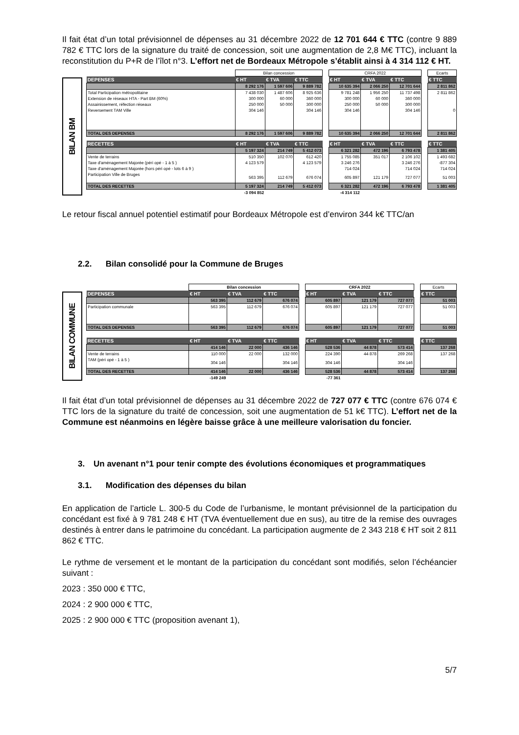Il fait état d’un total prévisionnel de dépenses au 31 décembre 2022 de 12 701 644 € TTC (contre 9 889 782 € TTC lors de la signature du traité de concession, soit une augmentation de 2,8 M€ TTC), incluant la reconstitution du P+R de l’îlot n°3. L’effort net de Bordeaux Métropole s’établit ainsi à 4 314 112 € HT.
BILAN BM
| | Bilan concession | | | | CRFA 2022 | | | | Ecarts |
| DEPENSES | € HT | € TVA | € TTC | | € HT | € TVA | € TTC | | € TTC |
| | 8 292 176 | 1 597 606 | 9 889 782 | | 10 635 394 | 2 066 250 | 12 701 644 | | 2 811 862 |
| Total Participation métropolitaine | 7 438 030 | 1 487 606 | 8 925 636 | | 9 781 248 | 1 956 250 | 11 737 498 | | 2 811 862 |
| Extension de réseaux HTA - Part BM (60%) | 300 000 | 60 000 | 360 000 | | 300 000 | 60 000 | 360 000 | | |
| Assainissement, réfection réseaux | 250 000 | 50 000 | 300 000 | | 250 000 | 50 000 | 300 000 | | |
| Reversement TAM Ville | 304 146 | | 304 146 | | 304 146 | | 304 146 | | 0 |
| TOTAL DES DEPENSES | 8 292 176 | 1 597 606 | 9 889 782 | | 10 635 394 | 2 066 250 | 12 701 644 | | 2 811 862 |
| RECETTES | € HT | € TVA | € TTC | | € HT | € TVA | € TTC | | € TTC |
| | 5 197 324 | 214 749 | 5 412 073 | | 6 321 282 | 472 196 | 6 793 478 | | 1 381 405 |
| Vente de terrains | 510 350 | 102 070 | 612 420 | | 1 755 085 | 351 017 | 2 106 102 | | 1 493 682 |
| Taxe d'aménagement Majorée (péri opé - 1 à 5 ) | 4 123 579 | | 4 123 579 | | 3 246 276 | | 3 246 276 | | -877 304 |
| Taxe d'aménagement Majorée (hors péri opé - lots 6 à 9 ) | | | | | 714 024 | | 714 024 | | 714 024 |
| Participation Ville de Bruges | 563 395 | 112 679 | 676 074 | | 605 897 | 121 179 | 727 077 | | 51 003 |
| TOTAL DES RECETTES | 5 197 324 | 214 749 | 5 412 073 | | 6 321 282 | 472 196 | 6 793 478 | | 1 381 405 |
| | -3 094 852 | | | | -4 314 112 | | | | |
Le retour fiscal annuel potentiel estimatif pour Bordeaux Métropole est d’environ 344 k€ TTC/an
2.2. Bilan consolidé pour la Commune de Bruges
BILAN COMMUNE
| | Bilan concession | | | | CRFA 2022 | | | | Ecarts |
| DEPENSES | € HT | € TVA | € TTC | | € HT | € TVA | € TTC | | € TTC |
| | 563 395 | 112 679 | 676 074 | | 605 897 | 121 179 | 727 077 | | 51 003 |
| Participation communale | 563 395 | 112 679 | 676 074 | | 605 897 | 121 179 | 727 077 | | 51 003 |
| TOTAL DES DEPENSES | 563 395 | 112 679 | 676 074 | | 605 897 | 121 179 | 727 077 | | 51 003 |
| RECETTES | € HT | € TVA | € TTC | | € HT | € TVA | € TTC | | € TTC |
| | 414 146 | 22 000 | 436 146 | | 528 536 | 44 878 | 573 414 | | 137 268 |
| Vente de terrains | 110 000 | 22 000 | 132 000 | | 224 390 | 44 878 | 269 268 | | 137 268 |
| TAM (péri opé - 1 à 5 ) | 304 146 | | 304 146 | | 304 146 | | 304 146 | | |
| TOTAL DES RECETTES | 414 146 | 22 000 | 436 146 | | 528 536 | 44 878 | 573 414 | | 137 268 |
| | -149 249 | | | | -77 361 | | | | |
Il fait état d’un total prévisionnel de dépenses au 31 décembre 2022 de 727 077 € TTC (contre 676 074 € TTC lors de la signature du traité de concession, soit une augmentation de 51 k€ TTC). L’effort net de la Commune est néanmoins en légère baisse grâce à une meilleure valorisation du foncier.
3. Un avenant n°1 pour tenir compte des évolutions économiques et programmatiques
3.1. Modification des dépenses du bilan
En application de l’article L. 300-5 du Code de l’urbanisme, le montant prévisionnel de la participation du concédant est fixé à 9 781 248 € HT (TVA éventuellement due en sus), au titre de la remise des ouvrages destinés à entrer dans le patrimoine du concédant. La participation augmente de 2 343 218 € HT soit 2 811 862 € TTC.
Le rythme de versement et le montant de la participation du concédant sont modifiés, selon l’échéancier suivant :
2023 : 350 000 € TTC,
2024 : 2 900 000 € TTC,
2025 : 2 900 000 € TTC (proposition avenant 1),
5/7